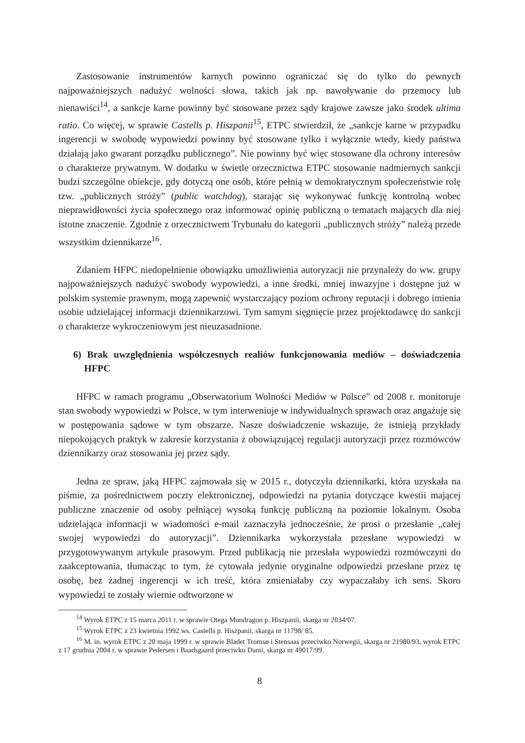Zastosowanie instrumentów karnych powinno ograniczać się do tylko do pewnych najpoważniejszych nadużyć wolności słowa, takich jak np. nawoływanie do przemocy lub nienawiści<sup>14</sup>, a sankcje karne powinny być stosowane przez sądy krajowe zawsze jako środek ultima ratio. Co więcej, w sprawie Castells p. Hiszpanii<sup>15</sup>, ETPC stwierdził, że „sankcje karne w przypadku ingerencji w swobodę wypowiedzi powinny być stosowane tylko i wyłącznie wtedy, kiedy państwa działają jako gwarant porządku publicznego”. Nie powinny być więc stosowane dla ochrony interesów o charakterze prywatnym. W dodatku w świetle orzecznictwa ETPC stosowanie nadmiernych sankcji budzi szczególne obiekcje, gdy dotyczą one osób, które pełnią w demokratycznym społeczeństwie rolę tzw. „publicznych stróży” (public watchdog), starając się wykonywać funkcję kontrolną wobec nieprawidłowości życia społecznego oraz informować opinię publiczną o tematach mających dla niej istotne znaczenie. Zgodnie z orzecznictwem Trybunału do kategorii „publicznych stróży” należą przede wszystkim dziennikarze<sup>16</sup>.
Zdaniem HFPC niedopełnienie obowiązku umożliwienia autoryzacji nie przynależy do ww. grupy najpoważniejszych nadużyć swobody wypowiedzi, a inne środki, mniej inwazyjne i dostępne już w polskim systemie prawnym, mogą zapewnić wystarczający poziom ochrony reputacji i dobrego imienia osobie udzielającej informacji dziennikarzowi. Tym samym sięgnięcie przez projektodawcę do sankcji o charakterze wykroczeniowym jest nieuzasadnione.
6) Brak uwzględnienia współczesnych realiów funkcjonowania mediów – doświadczenia HFPC
HFPC w ramach programu „Obserwatorium Wolności Mediów w Polsce” od 2008 r. monitoruje stan swobody wypowiedzi w Polsce, w tym interweniuje w indywidualnych sprawach oraz angażuje się w postępowania sądowe w tym obszarze. Nasze doświadczenie wskazuje, że istnieją przykłady niepokojących praktyk w zakresie korzystania z obowiązującej regulacji autoryzacji przez rozmówców dziennikarzy oraz stosowania jej przez sądy.
Jedna ze spraw, jaką HFPC zajmowała się w 2015 r., dotyczyła dziennikarki, która uzyskała na piśmie, za pośrednictwem poczty elektronicznej, odpowiedzi na pytania dotyczące kwestii mającej publiczne znaczenie od osoby pełniącej wysoką funkcję publiczną na poziomie lokalnym. Osoba udzielająca informacji w wiadomości e-mail zaznaczyła jednocześnie, że prosi o przesłanie „całej swojej wypowiedzi do autoryzacji”. Dziennikarka wykorzystała przesłane wypowiedzi w przygotowywanym artykule prasowym. Przed publikacją nie przesłała wypowiedzi rozmówczyni do zaakceptowania, tłumacząc to tym, że cytowała jedynie oryginalne odpowiedzi przesłane przez tę osobę, bez żadnej ingerencji w ich treść, która zmieniałaby czy wypaczałaby ich sens. Skoro wypowiedzi te zostały wiernie odtworzone w
<sup>14</sup> Wyrok ETPC z 15 marca 2011 r. w sprawie Otega Mondragon p. Hiszpanii, skarga nr 2034/07.
<sup>15</sup> Wyrok ETPC z 23 kwietnia 1992 ws. Castells p. Hiszpanii, skarga nr 11798/ 85.
<sup>16</sup> M. in. wyrok ETPC z 20 maja 1999 r. w sprawie Bladet Tromsø i Stensaas przeciwko Norwegii, skarga nr 21980/93, wyrok ETPC z 17 grudnia 2004 r. w sprawie Pedersen i Baadsgaard przeciwko Danii, skarga nr 49017/99.
8